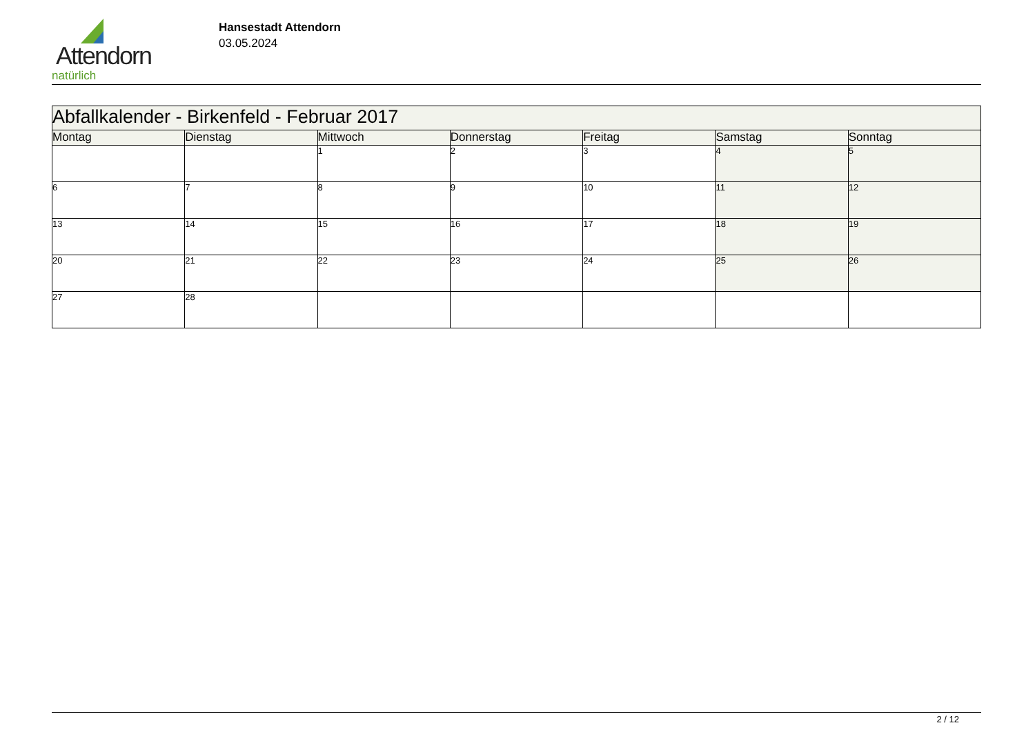Attendorn
natürlich
Hansestadt Attendorn
03.05.2024
| Abfallkalender - Birkenfeld - Februar 2017 | | | | | | |
| Montag | Dienstag | Mittwoch | Donnerstag | Freitag | Samstag | Sonntag |
| | | 1 | 2 | 3 | 4 | 5 |
| 6 | 7 | 8 | 9 | 10 | 11 | 12 |
| 13 | 14 | 15 | 16 | 17 | 18 | 19 |
| 20 | 21 | 22 | 23 | 24 | 25 | 26 |
| 27 | 28 | | | | | |
2 / 12